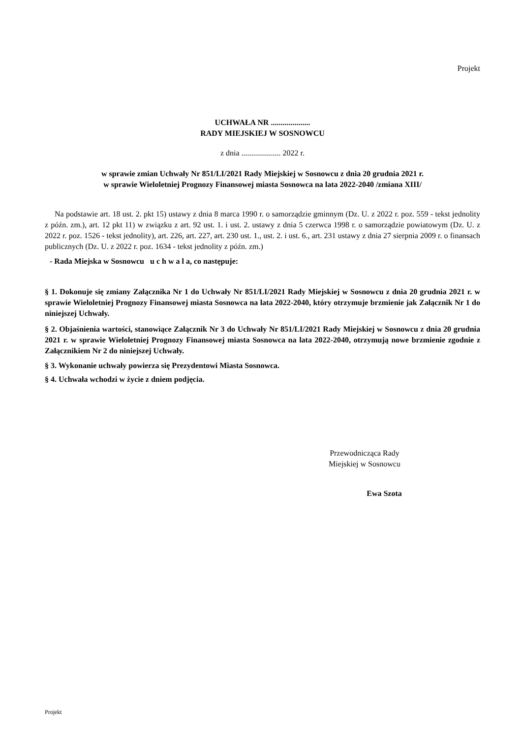Projekt
UCHWAŁA NR ....................
RADY MIEJSKIEJ W SOSNOWCU
z dnia .................... 2022 r.
w sprawie zmian Uchwały Nr 851/LI/2021 Rady Miejskiej w Sosnowcu z dnia 20 grudnia 2021 r.
w sprawie Wieloletniej Prognozy Finansowej miasta Sosnowca na lata 2022-2040 /zmiana XIII/
Na podstawie art. 18 ust. 2. pkt 15) ustawy z dnia 8 marca 1990 r. o samorządzie gminnym (Dz. U. z 2022 r. poz. 559 - tekst jednolity z późn. zm.), art. 12 pkt 11) w związku z art. 92 ust. 1. i ust. 2. ustawy z dnia 5 czerwca 1998 r. o samorządzie powiatowym (Dz. U. z 2022 r. poz. 1526 - tekst jednolity), art. 226, art. 227, art. 230 ust. 1., ust. 2. i ust. 6., art. 231 ustawy z dnia 27 sierpnia 2009 r. o finansach publicznych (Dz. U. z 2022 r. poz. 1634 - tekst jednolity z późn. zm.)
- Rada Miejska w Sosnowcu u c h w a l a, co następuje:
§ 1. Dokonuje się zmiany Załącznika Nr 1 do Uchwały Nr 851/LI/2021 Rady Miejskiej w Sosnowcu z dnia 20 grudnia 2021 r. w sprawie Wieloletniej Prognozy Finansowej miasta Sosnowca na lata 2022-2040, który otrzymuje brzmienie jak Załącznik Nr 1 do niniejszej Uchwały.
§ 2. Objaśnienia wartości, stanowiące Załącznik Nr 3 do Uchwały Nr 851/LI/2021 Rady Miejskiej w Sosnowcu z dnia 20 grudnia 2021 r. w sprawie Wieloletniej Prognozy Finansowej miasta Sosnowca na lata 2022-2040, otrzymują nowe brzmienie zgodnie z Załącznikiem Nr 2 do niniejszej Uchwały.
§ 3. Wykonanie uchwały powierza się Prezydentowi Miasta Sosnowca.
§ 4. Uchwała wchodzi w życie z dniem podjęcia.
Przewodnicząca Rady
Miejskiej w Sosnowcu
Ewa Szota
Projekt